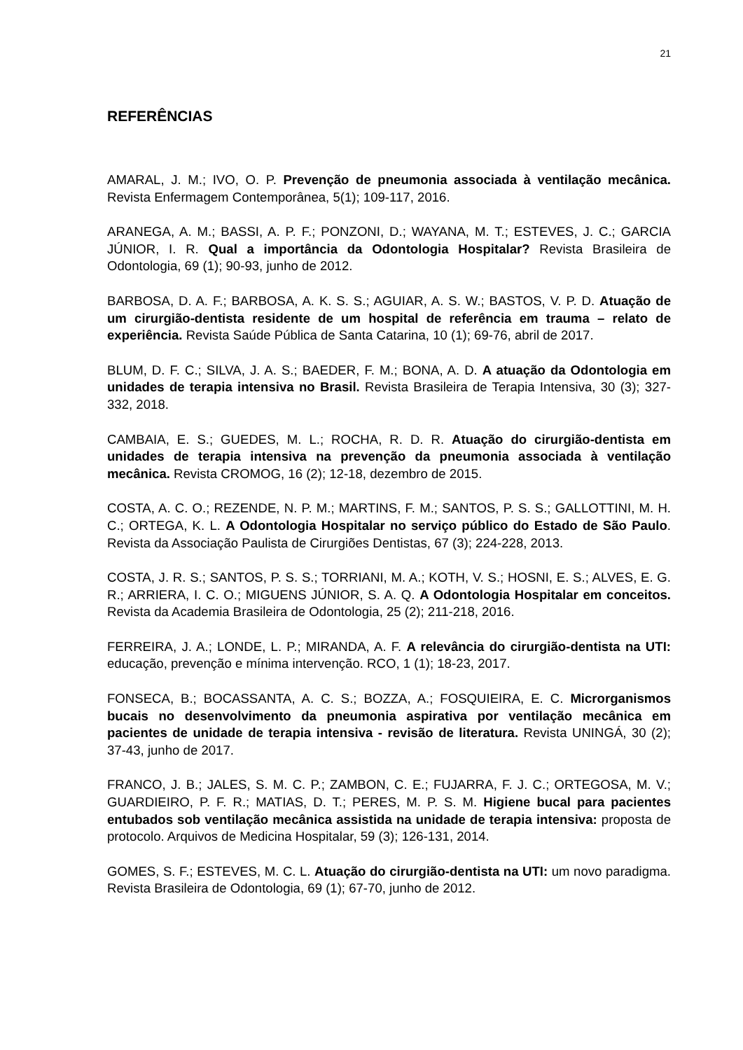21
REFERÊNCIAS
AMARAL, J. M.; IVO, O. P. Prevenção de pneumonia associada à ventilação mecânica. Revista Enfermagem Contemporânea, 5(1); 109-117, 2016.
ARANEGA, A. M.; BASSI, A. P. F.; PONZONI, D.; WAYANA, M. T.; ESTEVES, J. C.; GARCIA JÚNIOR, I. R. Qual a importância da Odontologia Hospitalar? Revista Brasileira de Odontologia, 69 (1); 90-93, junho de 2012.
BARBOSA, D. A. F.; BARBOSA, A. K. S. S.; AGUIAR, A. S. W.; BASTOS, V. P. D. Atuação de um cirurgião-dentista residente de um hospital de referência em trauma – relato de experiência. Revista Saúde Pública de Santa Catarina, 10 (1); 69-76, abril de 2017.
BLUM, D. F. C.; SILVA, J. A. S.; BAEDER, F. M.; BONA, A. D. A atuação da Odontologia em unidades de terapia intensiva no Brasil. Revista Brasileira de Terapia Intensiva, 30 (3); 327-332, 2018.
CAMBAIA, E. S.; GUEDES, M. L.; ROCHA, R. D. R. Atuação do cirurgião-dentista em unidades de terapia intensiva na prevenção da pneumonia associada à ventilação mecânica. Revista CROMOG, 16 (2); 12-18, dezembro de 2015.
COSTA, A. C. O.; REZENDE, N. P. M.; MARTINS, F. M.; SANTOS, P. S. S.; GALLOTTINI, M. H. C.; ORTEGA, K. L. A Odontologia Hospitalar no serviço público do Estado de São Paulo. Revista da Associação Paulista de Cirurgiões Dentistas, 67 (3); 224-228, 2013.
COSTA, J. R. S.; SANTOS, P. S. S.; TORRIANI, M. A.; KOTH, V. S.; HOSNI, E. S.; ALVES, E. G. R.; ARRIERA, I. C. O.; MIGUENS JÚNIOR, S. A. Q. A Odontologia Hospitalar em conceitos. Revista da Academia Brasileira de Odontologia, 25 (2); 211-218, 2016.
FERREIRA, J. A.; LONDE, L. P.; MIRANDA, A. F. A relevância do cirurgião-dentista na UTI: educação, prevenção e mínima intervenção. RCO, 1 (1); 18-23, 2017.
FONSECA, B.; BOCASSANTA, A. C. S.; BOZZA, A.; FOSQUIEIRA, E. C. Microrganismos bucais no desenvolvimento da pneumonia aspirativa por ventilação mecânica em pacientes de unidade de terapia intensiva - revisão de literatura. Revista UNINGÁ, 30 (2); 37-43, junho de 2017.
FRANCO, J. B.; JALES, S. M. C. P.; ZAMBON, C. E.; FUJARRA, F. J. C.; ORTEGOSA, M. V.; GUARDIEIRO, P. F. R.; MATIAS, D. T.; PERES, M. P. S. M. Higiene bucal para pacientes entubados sob ventilação mecânica assistida na unidade de terapia intensiva: proposta de protocolo. Arquivos de Medicina Hospitalar, 59 (3); 126-131, 2014.
GOMES, S. F.; ESTEVES, M. C. L. Atuação do cirurgião-dentista na UTI: um novo paradigma. Revista Brasileira de Odontologia, 69 (1); 67-70, junho de 2012.